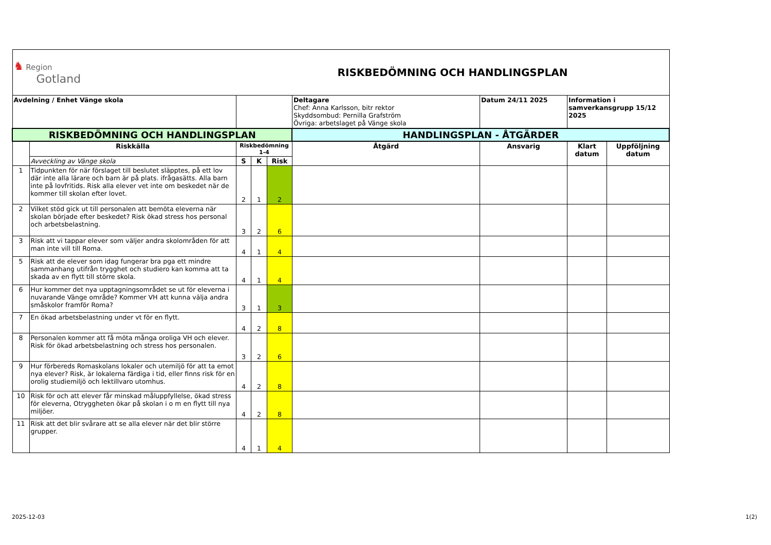| ♞ Region Gotland | | RISKBEDÖMNING OCH HANDLINGSPLAN | | | | | | |
| Avdelning / Enhet Vänge skola | | | | | Deltagare Chef: Anna Karlsson, bitr rektor Skyddsombud: Pernilla Grafström Övriga: arbetslaget på Vänge skola | Datum 24/11 2025 | Information i samverkansgrupp 15/12 2025 | |
| RISKBEDÖMNING OCH HANDLINGSPLAN | | | | | HANDLINGSPLAN - ÅTGÄRDER | | | |
| | Riskkälla | Riskbedömning 1-4 | | | Åtgärd | Ansvarig | Klart datum | Uppföljning datum |
| | Avveckling av Vänge skola | S | K | Risk | | | | |
| 1 | Tidpunkten för när förslaget till beslutet släpptes, på ett lov där inte alla lärare och barn är på plats. ifrågasätts. Alla barn inte på lovfritids. Risk alla elever vet inte om beskedet när de kommer till skolan efter lovet. | 2 | 1 | 2 | | | | |
| 2 | Vilket stöd gick ut till personalen att bemöta eleverna när skolan började efter beskedet? Risk ökad stress hos personal och arbetsbelastning. | 3 | 2 | 6 | | | | |
| 3 | Risk att vi tappar elever som väljer andra skolområden för att man inte vill till Roma. | 4 | 1 | 4 | | | | |
| 5 | Risk att de elever som idag fungerar bra pga ett mindre sammanhang utifrån trygghet och studiero kan komma att ta skada av en flytt till större skola. | 4 | 1 | 4 | | | | |
| 6 | Hur kommer det nya upptagningsområdet se ut för eleverna i nuvarande Vänge område? Kommer VH att kunna välja andra småskolor framför Roma? | 3 | 1 | 3 | | | | |
| 7 | En ökad arbetsbelastning under vt för en flytt. | 4 | 2 | 8 | | | | |
| 8 | Personalen kommer att få möta många oroliga VH och elever. Risk för ökad arbetsbelastning och stress hos personalen. | 3 | 2 | 6 | | | | |
| 9 | Hur förbereds Romaskolans lokaler och utemiljö för att ta emot nya elever? Risk, är lokalerna färdiga i tid, eller finns risk för en orolig studiemiljö och lektillvaro utomhus. | 4 | 2 | 8 | | | | |
| 10 | Risk för och att elever får minskad måluppfyllelse, ökad stress för eleverna, Otryggheten ökar på skolan i o m en flytt till nya miljöer. | 4 | 2 | 8 | | | | |
| 11 | Risk att det blir svårare att se alla elever när det blir större grupper. | 4 | 1 | 4 | | | | |
2025-12-03 1(2)